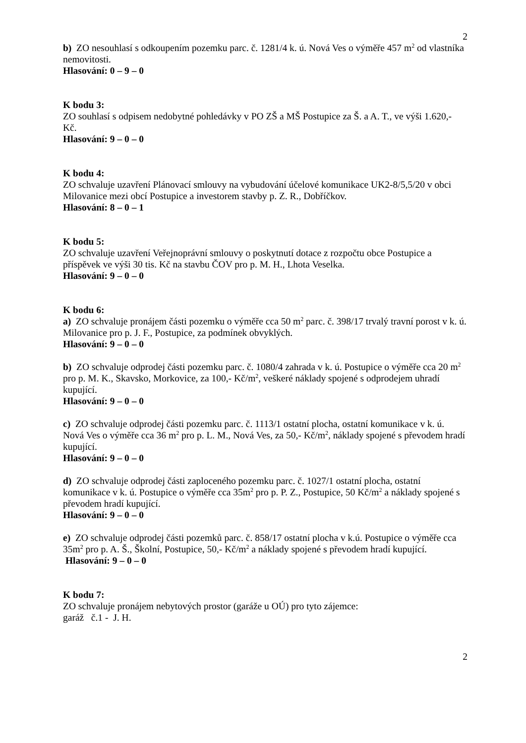2
b) ZO nesouhlasí s odkoupením pozemku parc. č. 1281/4 k. ú. Nová Ves o výměře 457 m<sup>2</sup> od vlastníka nemovitosti.
Hlasování: 0 – 9 – 0
K bodu 3:
ZO souhlasí s odpisem nedobytné pohledávky v PO ZŠ a MŠ Postupice za Š. a A. T., ve výši 1.620,- Kč.
Hlasování: 9 – 0 – 0
K bodu 4:
ZO schvaluje uzavření Plánovací smlouvy na vybudování účelové komunikace UK2-8/5,5/20 v obci Milovanice mezi obcí Postupice a investorem stavby p. Z. R., Dobříčkov.
Hlasování: 8 – 0 – 1
K bodu 5:
ZO schvaluje uzavření Veřejnoprávní smlouvy o poskytnutí dotace z rozpočtu obce Postupice a příspěvek ve výši 30 tis. Kč na stavbu ČOV pro p. M. H., Lhota Veselka.
Hlasování: 9 – 0 – 0
K bodu 6:
a) ZO schvaluje pronájem části pozemku o výměře cca 50 m<sup>2</sup> parc. č. 398/17 trvalý travní porost v k. ú. Milovanice pro p. J. F., Postupice, za podmínek obvyklých.
Hlasování: 9 – 0 – 0
b) ZO schvaluje odprodej části pozemku parc. č. 1080/4 zahrada v k. ú. Postupice o výměře cca 20 m<sup>2</sup> pro p. M. K., Skavsko, Morkovice, za 100,- Kč/m<sup>2</sup>, veškeré náklady spojené s odprodejem uhradí kupující.
Hlasování: 9 – 0 – 0
c) ZO schvaluje odprodej části pozemku parc. č. 1113/1 ostatní plocha, ostatní komunikace v k. ú. Nová Ves o výměře cca 36 m<sup>2</sup> pro p. L. M., Nová Ves, za 50,- Kč/m<sup>2</sup>, náklady spojené s převodem hradí kupující.
Hlasování: 9 – 0 – 0
d) ZO schvaluje odprodej části zaploceného pozemku parc. č. 1027/1 ostatní plocha, ostatní komunikace v k. ú. Postupice o výměře cca 35m<sup>2</sup> pro p. P. Z., Postupice, 50 Kč/m<sup>2</sup> a náklady spojené s převodem hradí kupující.
Hlasování: 9 – 0 – 0
e) ZO schvaluje odprodej části pozemků parc. č. 858/17 ostatní plocha v k.ú. Postupice o výměře cca 35m<sup>2</sup> pro p. A. Š., Školní, Postupice, 50,- Kč/m<sup>2</sup> a náklady spojené s převodem hradí kupující.
Hlasování: 9 – 0 – 0
K bodu 7:
ZO schvaluje pronájem nebytových prostor (garáže u OÚ) pro tyto zájemce:
garáž č.1 - J. H.
2